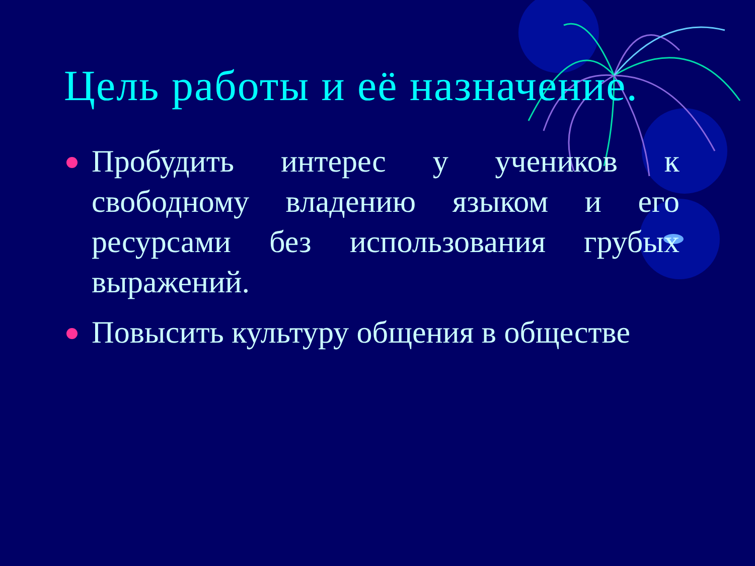Цель работы и её назначение.
Пробудить интерес у учеников к свободному владению языком и его ресурсами без использования грубых выражений.
Повысить культуру общения в обществе